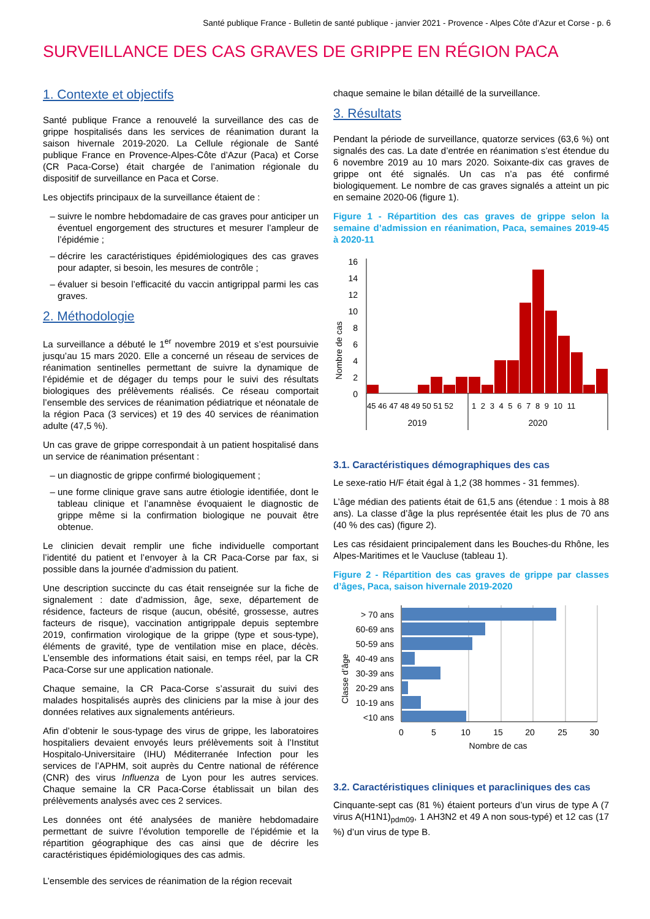Santé publique France - Bulletin de santé publique - janvier 2021 - Provence - Alpes Côte d’Azur et Corse - p. 6
SURVEILLANCE DES CAS GRAVES DE GRIPPE EN RÉGION PACA
1. Contexte et objectifs
Santé publique France a renouvelé la surveillance des cas de grippe hospitalisés dans les services de réanimation durant la saison hivernale 2019-2020. La Cellule régionale de Santé publique France en Provence-Alpes-Côte d’Azur (Paca) et Corse (CR Paca-Corse) était chargée de l’animation régionale du dispositif de surveillance en Paca et Corse.
Les objectifs principaux de la surveillance étaient de :
suivre le nombre hebdomadaire de cas graves pour anticiper un éventuel engorgement des structures et mesurer l’ampleur de l’épidémie ;
décrire les caractéristiques épidémiologiques des cas graves pour adapter, si besoin, les mesures de contrôle ;
évaluer si besoin l’efficacité du vaccin antigrippal parmi les cas graves.
2. Méthodologie
La surveillance a débuté le 1<sup>er</sup> novembre 2019 et s’est poursuivie jusqu’au 15 mars 2020. Elle a concerné un réseau de services de réanimation sentinelles permettant de suivre la dynamique de l’épidémie et de dégager du temps pour le suivi des résultats biologiques des prélèvements réalisés. Ce réseau comportait l’ensemble des services de réanimation pédiatrique et néonatale de la région Paca (3 services) et 19 des 40 services de réanimation adulte (47,5 %).
Un cas grave de grippe correspondait à un patient hospitalisé dans un service de réanimation présentant :
un diagnostic de grippe confirmé biologiquement ;
une forme clinique grave sans autre étiologie identifiée, dont le tableau clinique et l’anamnèse évoquaient le diagnostic de grippe même si la confirmation biologique ne pouvait être obtenue.
Le clinicien devait remplir une fiche individuelle comportant l’identité du patient et l’envoyer à la CR Paca-Corse par fax, si possible dans la journée d’admission du patient.
Une description succincte du cas était renseignée sur la fiche de signalement : date d’admission, âge, sexe, département de résidence, facteurs de risque (aucun, obésité, grossesse, autres facteurs de risque), vaccination antigrippale depuis septembre 2019, confirmation virologique de la grippe (type et sous-type), éléments de gravité, type de ventilation mise en place, décès. L’ensemble des informations était saisi, en temps réel, par la CR Paca-Corse sur une application nationale.
Chaque semaine, la CR Paca-Corse s’assurait du suivi des malades hospitalisés auprès des cliniciens par la mise à jour des données relatives aux signalements antérieurs.
Afin d’obtenir le sous-typage des virus de grippe, les laboratoires hospitaliers devaient envoyés leurs prélèvements soit à l’Institut Hospitalo-Universitaire (IHU) Méditerranée Infection pour les services de l’APHM, soit auprès du Centre national de référence (CNR) des virus Influenza de Lyon pour les autres services. Chaque semaine la CR Paca-Corse établissait un bilan des prélèvements analysés avec ces 2 services.
Les données ont été analysées de manière hebdomadaire permettant de suivre l’évolution temporelle de l’épidémie et la répartition géographique des cas ainsi que de décrire les caractéristiques épidémiologiques des cas admis.
L’ensemble des services de réanimation de la région recevait
chaque semaine le bilan détaillé de la surveillance.
3. Résultats
Pendant la période de surveillance, quatorze services (63,6 %) ont signalés des cas. La date d’entrée en réanimation s’est étendue du 6 novembre 2019 au 10 mars 2020. Soixante-dix cas graves de grippe ont été signalés. Un cas n’a pas été confirmé biologiquement. Le nombre de cas graves signalés a atteint un pic en semaine 2020-06 (figure 1).
Figure 1 - Répartition des cas graves de grippe selon la semaine d’admission en réanimation, Paca, semaines 2019-45 à 2020-11
Nombre de cas
16
14
12
10
8
6
4
2
0
45 46 47 48 49 50 51 52
1 2 3 4 5 6 7 8 9 10 11
2019
2020
3.1. Caractéristiques démographiques des cas
Le sexe-ratio H/F était égal à 1,2 (38 hommes - 31 femmes).
L’âge médian des patients était de 61,5 ans (étendue : 1 mois à 88 ans). La classe d’âge la plus représentée était les plus de 70 ans (40 % des cas) (figure 2).
Les cas résidaient principalement dans les Bouches-du Rhône, les Alpes-Maritimes et le Vaucluse (tableau 1).
Figure 2 - Répartition des cas graves de grippe par classes d’âges, Paca, saison hivernale 2019-2020
Classe d’âge
> 70 ans
60-69 ans
50-59 ans
40-49 ans
30-39 ans
20-29 ans
10-19 ans
<10 ans
0
5
10
15
20
25
30
Nombre de cas
3.2. Caractéristiques cliniques et paracliniques des cas
Cinquante-sept cas (81 %) étaient porteurs d’un virus de type A (7 virus A(H1N1)<sub>pdm09</sub>, 1 AH3N2 et 49 A non sous-typé) et 12 cas (17 %) d’un virus de type B.